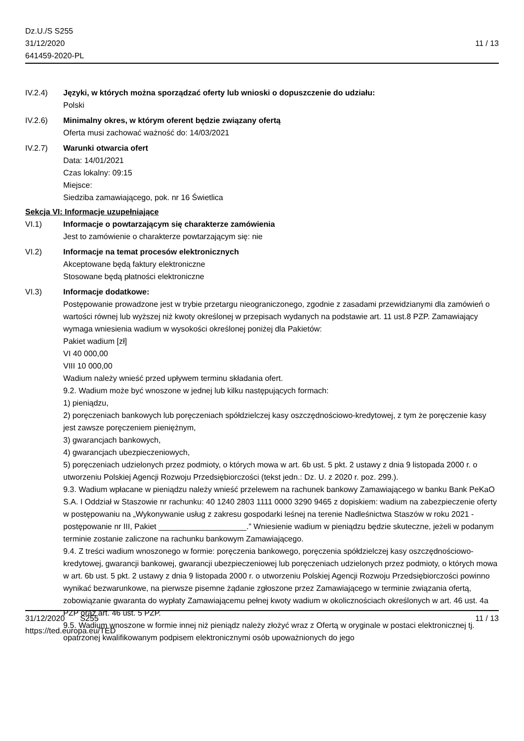Dz.U./S S255
31/12/2020
641459-2020-PL
11 / 13
IV.2.4) Języki, w których można sporządzać oferty lub wnioski o dopuszczenie do udziału:
Polski
IV.2.6) Minimalny okres, w którym oferent będzie związany ofertą
Oferta musi zachować ważność do: 14/03/2021
IV.2.7) Warunki otwarcia ofert
Data: 14/01/2021
Czas lokalny: 09:15
Miejsce:
Siedziba zamawiającego, pok. nr 16 Świetlica
Sekcja VI: Informacje uzupełniające
VI.1) Informacje o powtarzającym się charakterze zamówienia
Jest to zamówienie o charakterze powtarzającym się: nie
VI.2) Informacje na temat procesów elektronicznych
Akceptowane będą faktury elektroniczne
Stosowane będą płatności elektroniczne
VI.3) Informacje dodatkowe:
Postępowanie prowadzone jest w trybie przetargu nieograniczonego, zgodnie z zasadami przewidzianymi dla zamówień o wartości równej lub wyższej niż kwoty określonej w przepisach wydanych na podstawie art. 11 ust.8 PZP. Zamawiający wymaga wniesienia wadium w wysokości określonej poniżej dla Pakietów:
Pakiet wadium [zł]
VI 40 000,00
VIII 10 000,00
Wadium należy wnieść przed upływem terminu składania ofert.
9.2. Wadium może być wnoszone w jednej lub kilku następujących formach:
1) pieniądzu,
2) poręczeniach bankowych lub poręczeniach spółdzielczej kasy oszczędnościowo-kredytowej, z tym że poręczenie kasy jest zawsze poręczeniem pieniężnym,
3) gwarancjach bankowych,
4) gwarancjach ubezpieczeniowych,
5) poręczeniach udzielonych przez podmioty, o których mowa w art. 6b ust. 5 pkt. 2 ustawy z dnia 9 listopada 2000 r. o utworzeniu Polskiej Agencji Rozwoju Przedsiębiorczości (tekst jedn.: Dz. U. z 2020 r. poz. 299.).
9.3. Wadium wpłacane w pieniądzu należy wnieść przelewem na rachunek bankowy Zamawiającego w banku Bank PeKaO S.A. I Oddział w Staszowie nr rachunku: 40 1240 2803 1111 0000 3290 9465 z dopiskiem: wadium na zabezpieczenie oferty w postępowaniu na „Wykonywanie usług z zakresu gospodarki leśnej na terenie Nadleśnictwa Staszów w roku 2021 - postępowanie nr III, Pakiet ____________________.” Wniesienie wadium w pieniądzu będzie skuteczne, jeżeli w podanym terminie zostanie zaliczone na rachunku bankowym Zamawiającego.
9.4. Z treści wadium wnoszonego w formie: poręczenia bankowego, poręczenia spółdzielczej kasy oszczędnościowo-kredytowej, gwarancji bankowej, gwarancji ubezpieczeniowej lub poręczeniach udzielonych przez podmioty, o których mowa w art. 6b ust. 5 pkt. 2 ustawy z dnia 9 listopada 2000 r. o utworzeniu Polskiej Agencji Rozwoju Przedsiębiorczości powinno wynikać bezwarunkowe, na pierwsze pisemne żądanie zgłoszone przez Zamawiającego w terminie związania ofertą, zobowiązanie gwaranta do wypłaty Zamawiającemu pełnej kwoty wadium w okolicznościach określonych w art. 46 ust. 4a PZP oraz art. 46 ust. 5 PZP.
9.5. Wadium wnoszone w formie innej niż pieniądz należy złożyć wraz z Ofertą w oryginale w postaci elektronicznej tj. opatrzonej kwalifikowanym podpisem elektronicznymi osób upoważnionych do jego
31/12/2020 S255
https://ted.europa.eu/TED
11 / 13